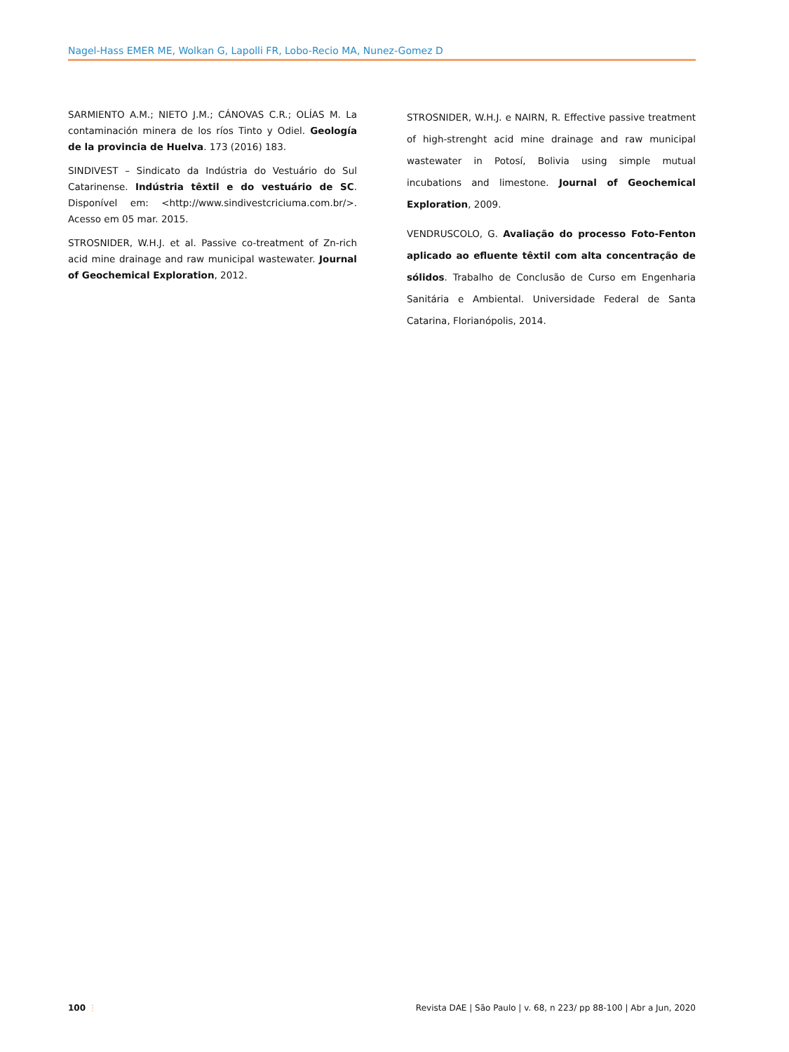Nagel-Hass EMER ME, Wolkan G, Lapolli FR, Lobo-Recio MA, Nunez-Gomez D
SARMIENTO A.M.; NIETO J.M.; CÁNOVAS C.R.; OLÍAS M. La contaminación minera de los ríos Tinto y Odiel. Geología de la provincia de Huelva. 173 (2016) 183.
SINDIVEST – Sindicato da Indústria do Vestuário do Sul Catarinense. Indústria têxtil e do vestuário de SC. Disponível em: <http://www.sindivestcriciuma.com.br/>. Acesso em 05 mar. 2015.
STROSNIDER, W.H.J. et al. Passive co-treatment of Zn-rich acid mine drainage and raw municipal wastewater. Journal of Geochemical Exploration, 2012.
STROSNIDER, W.H.J. e NAIRN, R. Effective passive treatment of high-strenght acid mine drainage and raw municipal wastewater in Potosí, Bolivia using simple mutual incubations and limestone. Journal of Geochemical Exploration, 2009.
VENDRUSCOLO, G. Avaliação do processo Foto-Fenton aplicado ao efluente têxtil com alta concentração de sólidos. Trabalho de Conclusão de Curso em Engenharia Sanitária e Ambiental. Universidade Federal de Santa Catarina, Florianópolis, 2014.
100 ⋮ Revista DAE | São Paulo | v. 68, n 223/ pp 88-100 | Abr a Jun, 2020